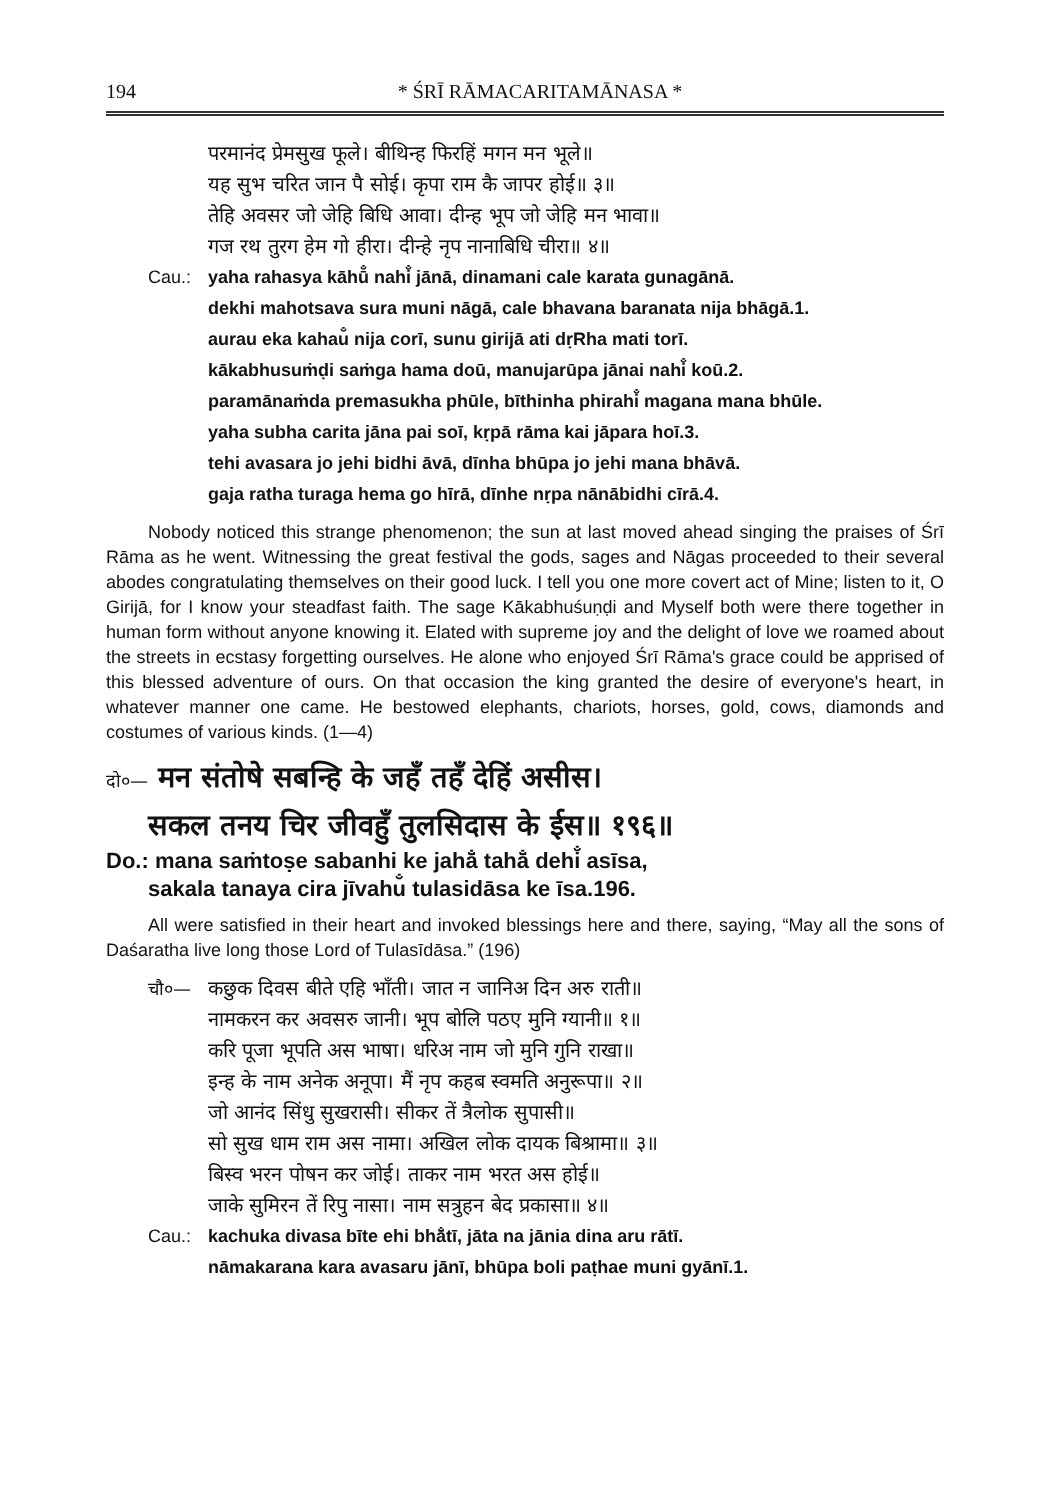194 * ŚRĪ RĀMACARITAMĀNASA *
परमानंद प्रेमसुख फूले। बीथिन्ह फिरहिं मगन मन भूले॥
यह सुभ चरित जान पै सोई। कृपा राम कै जापर होई॥ ३॥
तेहि अवसर जो जेहि बिधि आवा। दीन्ह भूप जो जेहि मन भावा॥
गज रथ तुरग हेम गो हीरा। दीन्हे नृप नानाबिधि चीरा॥ ४॥
Cau.: yaha rahasya kāhū̐ nahi̐ jānā, dinamani cale karata gunagānā.
dekhi mahotsava sura muni nāgā, cale bhavana baranata nija bhāgā.1.
aurau eka kahau̐ nija corī, sunu girijā ati dṛRha mati torī.
kākabhusuṁḍi saṁga hama doū, manujarūpa jānai nahi̐ koū.2.
paramānaṁda premasukha phūle, bīthinha phirahi̐ magana mana bhūle.
yaha subha carita jāna pai soī, kṛpā rāma kai jāpara hoī.3.
tehi avasara jo jehi bidhi āvā, dīnha bhūpa jo jehi mana bhāvā.
gaja ratha turaga hema go hīrā, dīnhe nṛpa nānābidhi cīrā.4.
Nobody noticed this strange phenomenon; the sun at last moved ahead singing the praises of Śrī Rāma as he went. Witnessing the great festival the gods, sages and Nāgas proceeded to their several abodes congratulating themselves on their good luck. I tell you one more covert act of Mine; listen to it, O Girijā, for I know your steadfast faith. The sage Kākabhuśuṇḍi and Myself both were there together in human form without anyone knowing it. Elated with supreme joy and the delight of love we roamed about the streets in ecstasy forgetting ourselves. He alone who enjoyed Śrī Rāma's grace could be apprised of this blessed adventure of ours. On that occasion the king granted the desire of everyone's heart, in whatever manner one came. He bestowed elephants, chariots, horses, gold, cows, diamonds and costumes of various kinds. (1—4)
दो०— मन संतोषे सबन्हि के जहँ तहँ देहिं असीस।
सकल तनय चिर जीवहुँ तुलसिदास के ईस॥ १९६॥
Do.: mana saṁtoṣe sabanhi ke jahā̐ tahā̐ dehi̐ asīsa,
sakala tanaya cira jīvahu̐ tulasidāsa ke īsa.196.
All were satisfied in their heart and invoked blessings here and there, saying, “May all the sons of Daśaratha live long those Lord of Tulasīdāsa.” (196)
चौ०— कछुक दिवस बीते एहि भाँती। जात न जानिअ दिन अरु राती॥
नामकरन कर अवसरु जानी। भूप बोलि पठए मुनि ग्यानी॥ १॥
करि पूजा भूपति अस भाषा। धरिअ नाम जो मुनि गुनि राखा॥
इन्ह के नाम अनेक अनूपा। मैं नृप कहब स्वमति अनुरूपा॥ २॥
जो आनंद सिंधु सुखरासी। सीकर तें त्रैलोक सुपासी॥
सो सुख धाम राम अस नामा। अखिल लोक दायक बिश्रामा॥ ३॥
बिस्व भरन पोषन कर जोई। ताकर नाम भरत अस होई॥
जाके सुमिरन तें रिपु नासा। नाम सत्रुहन बेद प्रकासा॥ ४॥
Cau.: kachuka divasa bīte ehi bhā̐tī, jāta na jānia dina aru rātī.
nāmakarana kara avasaru jānī, bhūpa boli paṭhae muni gyānī.1.